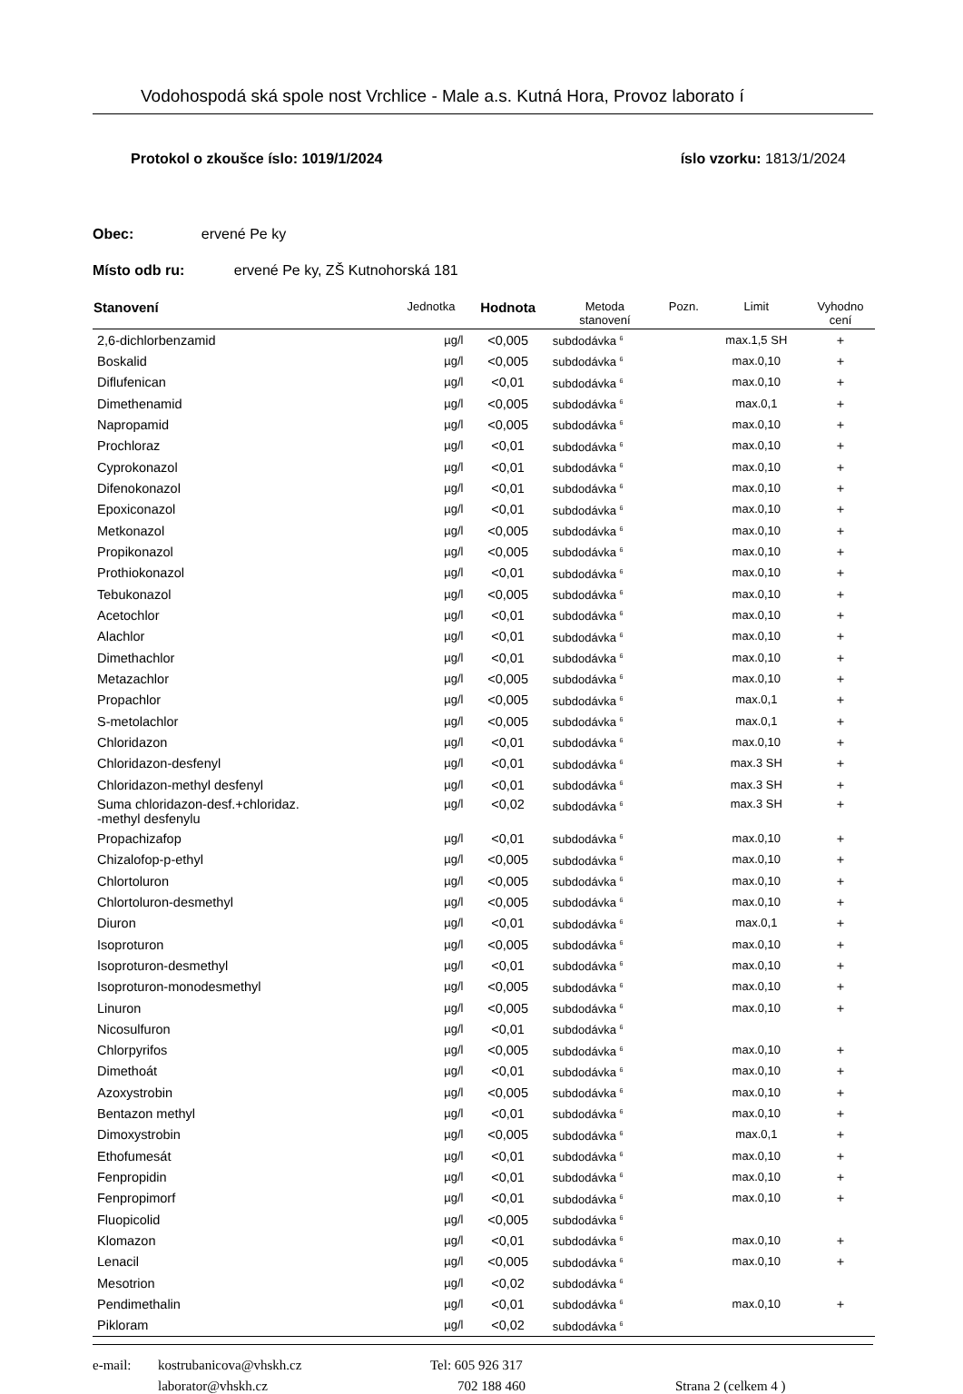Vodohospodá ská spole nost Vrchlice - Male a.s. Kutná Hora, Provoz laborato í
Protokol o zkoušce íslo: 1019/1/2024 íslo vzorku: 1813/1/2024
Obec: ervené Pe ky
Místo odb ru: ervené Pe ky, ZŠ Kutnohorská 181
| Stanovení | Jednotka | Hodnota | Metoda stanovení | Pozn. | Limit | Vyhodno cení |
| --- | --- | --- | --- | --- | --- | --- |
| 2,6-dichlorbenzamid | µg/l | <0,005 | subdodávka <sup>6</sup> | | max.1,5 SH | + |
| Boskalid | µg/l | <0,005 | subdodávka <sup>6</sup> | | max.0,10 | + |
| Diflufenican | µg/l | <0,01 | subdodávka <sup>6</sup> | | max.0,10 | + |
| Dimethenamid | µg/l | <0,005 | subdodávka <sup>6</sup> | | max.0,1 | + |
| Napropamid | µg/l | <0,005 | subdodávka <sup>6</sup> | | max.0,10 | + |
| Prochloraz | µg/l | <0,01 | subdodávka <sup>6</sup> | | max.0,10 | + |
| Cyprokonazol | µg/l | <0,01 | subdodávka <sup>6</sup> | | max.0,10 | + |
| Difenokonazol | µg/l | <0,01 | subdodávka <sup>6</sup> | | max.0,10 | + |
| Epoxiconazol | µg/l | <0,01 | subdodávka <sup>6</sup> | | max.0,10 | + |
| Metkonazol | µg/l | <0,005 | subdodávka <sup>6</sup> | | max.0,10 | + |
| Propikonazol | µg/l | <0,005 | subdodávka <sup>6</sup> | | max.0,10 | + |
| Prothiokonazol | µg/l | <0,01 | subdodávka <sup>6</sup> | | max.0,10 | + |
| Tebukonazol | µg/l | <0,005 | subdodávka <sup>6</sup> | | max.0,10 | + |
| Acetochlor | µg/l | <0,01 | subdodávka <sup>6</sup> | | max.0,10 | + |
| Alachlor | µg/l | <0,01 | subdodávka <sup>6</sup> | | max.0,10 | + |
| Dimethachlor | µg/l | <0,01 | subdodávka <sup>6</sup> | | max.0,10 | + |
| Metazachlor | µg/l | <0,005 | subdodávka <sup>6</sup> | | max.0,10 | + |
| Propachlor | µg/l | <0,005 | subdodávka <sup>6</sup> | | max.0,1 | + |
| S-metolachlor | µg/l | <0,005 | subdodávka <sup>6</sup> | | max.0,1 | + |
| Chloridazon | µg/l | <0,01 | subdodávka <sup>6</sup> | | max.0,10 | + |
| Chloridazon-desfenyl | µg/l | <0,01 | subdodávka <sup>6</sup> | | max.3 SH | + |
| Chloridazon-methyl desfenyl | µg/l | <0,01 | subdodávka <sup>6</sup> | | max.3 SH | + |
| Suma chloridazon-desf.+chloridaz. -methyl desfenylu | µg/l | <0,02 | subdodávka <sup>6</sup> | | max.3 SH | + |
| Propachizafop | µg/l | <0,01 | subdodávka <sup>6</sup> | | max.0,10 | + |
| Chizalofop-p-ethyl | µg/l | <0,005 | subdodávka <sup>6</sup> | | max.0,10 | + |
| Chlortoluron | µg/l | <0,005 | subdodávka <sup>6</sup> | | max.0,10 | + |
| Chlortoluron-desmethyl | µg/l | <0,005 | subdodávka <sup>6</sup> | | max.0,10 | + |
| Diuron | µg/l | <0,01 | subdodávka <sup>6</sup> | | max.0,1 | + |
| Isoproturon | µg/l | <0,005 | subdodávka <sup>6</sup> | | max.0,10 | + |
| Isoproturon-desmethyl | µg/l | <0,01 | subdodávka <sup>6</sup> | | max.0,10 | + |
| Isoproturon-monodesmethyl | µg/l | <0,005 | subdodávka <sup>6</sup> | | max.0,10 | + |
| Linuron | µg/l | <0,005 | subdodávka <sup>6</sup> | | max.0,10 | + |
| Nicosulfuron | µg/l | <0,01 | subdodávka <sup>6</sup> | | | |
| Chlorpyrifos | µg/l | <0,005 | subdodávka <sup>6</sup> | | max.0,10 | + |
| Dimethoát | µg/l | <0,01 | subdodávka <sup>6</sup> | | max.0,10 | + |
| Azoxystrobin | µg/l | <0,005 | subdodávka <sup>6</sup> | | max.0,10 | + |
| Bentazon methyl | µg/l | <0,01 | subdodávka <sup>6</sup> | | max.0,10 | + |
| Dimoxystrobin | µg/l | <0,005 | subdodávka <sup>6</sup> | | max.0,1 | + |
| Ethofumesát | µg/l | <0,01 | subdodávka <sup>6</sup> | | max.0,10 | + |
| Fenpropidin | µg/l | <0,01 | subdodávka <sup>6</sup> | | max.0,10 | + |
| Fenpropimorf | µg/l | <0,01 | subdodávka <sup>6</sup> | | max.0,10 | + |
| Fluopicolid | µg/l | <0,005 | subdodávka <sup>6</sup> | | | |
| Klomazon | µg/l | <0,01 | subdodávka <sup>6</sup> | | max.0,10 | + |
| Lenacil | µg/l | <0,005 | subdodávka <sup>6</sup> | | max.0,10 | + |
| Mesotrion | µg/l | <0,02 | subdodávka <sup>6</sup> | | | |
| Pendimethalin | µg/l | <0,01 | subdodávka <sup>6</sup> | | max.0,10 | + |
| Pikloram | µg/l | <0,02 | subdodávka <sup>6</sup> | | | |
e-mail: kostrubanicova@vhskh.cz Tel: 605 926 317 laborator@vhskh.cz 702 188 460 Strana 2 (celkem 4 )